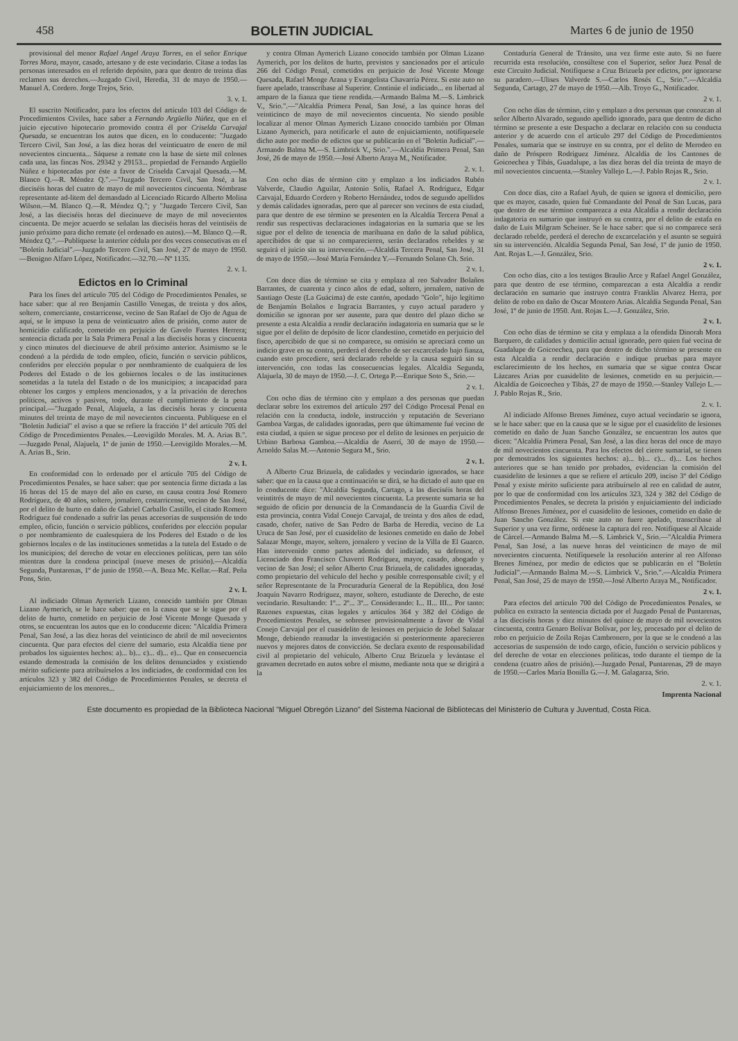458 BOLETIN JUDICIAL Martes 6 de junio de 1950
provisional del menor Rafael Angel Araya Torres, en el señor Enrique Torres Mora, mayor, casado, artesano y de este vecindario. Cítase a todas las personas interesados en el referido depósito, para que dentro de treinta días reclamen sus derechos.—Juzgado Civil, Heredia, 31 de mayo de 1950.—Manuel A. Cordero. Jorge Trejos, Srio.
3. v. 1.
El suscrito Notificador, para los efectos del artículo 103 del Código de Procedimientos Civiles, hace saber a Fernando Argüello Núñez, que en el juicio ejecutivo hipotecario promovido contra él por Criselda Carvajal Quesada, se encuentran los autos que dicen, en lo conducente: "Juzgado Tercero Civil, San José, a las diez horas del veinticuatro de enero de mil novecientos cincuenta... Sáquese a remate con la base de siete mil colones cada una, las fincas Nos. 29342 y 29153... propiedad de Fernando Argüello Núñez e hipotecadas por éste a favor de Criselda Carvajal Quesada.—M. Blanco Q.—R. Méndez Q.".—"Juzgado Tercero Civil, San José, a las dieciséis horas del cuatro de mayo de mil novecientos cincuenta. Nómbrase representante ad-litem del demandado al Licenciado Ricardo Alberto Molina Wilson.—M. Blanco Q.—R. Méndez Q."; y "Juzgado Tercero Civil, San José, a las dieciséis horas del diecinueve de mayo de mil novecientos cincuenta. De mejor acuerdo se señalan las dieciséis horas del veintiséis de junio próximo para dicho remate (el ordenado en autos).—M. Blanco Q.—R. Méndez Q.".—Publíquese la anterior cédula por dos veces consecutivas en el "Boletín Judicial".—Juzgado Tercero Civil, San José, 27 de mayo de 1950.—Benigno Alfaro López, Notificador.—32.70.—Nº 1135.
2. v. 1.
Edictos en lo Criminal
Para los fines del artículo 705 del Código de Procedimientos Penales, se hace saber: que al reo Benjamín Castillo Venegas, de treinta y dos años, soltero, comerciante, costarricense, vecino de San Rafael de Ojo de Agua de aquí, se le impuso la pena de veinticuatro años de prisión, como autor de homicidio calificado, cometido en perjuicio de Gavelo Fuentes Herrera; sentencia dictada por la Sala Primera Penal a las dieciséis horas y cincuenta y cinco minutos del diecinueve de abril próximo anterior. Asimismo se le condenó a la pérdida de todo empleo, oficio, función o servicio públicos, conferidos por elección popular o por nombramiento de cualquiera de los Poderes del Estado o de los gobiernos locales o de las instituciones sometidas a la tutela del Estado o de los municipios; a incapacidad para obtener los cargos y empleos mencionados, y a la privación de derechos políticos, activos y pasivos, todo, durante el cumplimiento de la pena principal.—"Juzgado Penal, Alajuela, a las dieciséis horas y cincuenta minutos del treinta de mayo de mil novecientos cincuenta. Publíquese en el "Boletín Judicial" el aviso a que se refiere la fracción 1ª del artículo 705 del Código de Procedimientos Penales.—Leovigildo Morales. M. A. Arias B.".—Juzgado Penal, Alajuela, 1º de junio de 1950.—Leovigildo Morales.—M. A. Arias B., Srio.
2 v. 1.
En conformidad con lo ordenado por el artículo 705 del Código de Procedimientos Penales, se hace saber: que por sentencia firme dictada a las 16 horas del 15 de mayo del año en curso, en causa contra José Romero Rodríguez, de 40 años, soltero, jornalero, costarricense, vecino de San José, por el delito de hurto en daño de Gabriel Carballo Castillo, el citado Romero Rodríguez fué condenado a sufrir las penas accesorias de suspensión de todo empleo, oficio, función o servicio públicos, conferidos por elección popular o por nombramiento de cualesquiera de los Poderes del Estado o de los gobiernos locales o de las instituciones sometidas a la tutela del Estado o de los municipios; del derecho de votar en elecciones políticas, pero tan sólo mientras dure la condena principal (nueve meses de prisión).—Alcaldía Segunda, Puntarenas, 1º de junio de 1950.—A. Boza Mc. Kellar.—Raf. Peña Pons, Srio.
2 v. 1.
Al indiciado Olman Aymerich Lizano, conocido también por Olman Lizano Aymerich, se le hace saber: que en la causa que se le sigue por el delito de hurto, cometido en perjuicio de José Vicente Monge Quesada y otros, se encuentran los autos que en lo conducente dicen: "Alcaldía Primera Penal, San José, a las diez horas del veinticinco de abril de mil novecientos cincuenta. Que para efectos del cierre del sumario, esta Alcaldía tiene por probados los siguientes hechos: a)... b)... c)... d)... e)... Que en consecuencia estando demostrada la comisión de los delitos denunciados y existiendo mérito suficiente para atribuírselos a los indiciados, de conformidad con los artículos 323 y 382 del Código de Procedimientos Penales, se decreta el enjuiciamiento de los menores...
y contra Olman Aymerich Lizano conocido también por Olman Lizano Aymerich, por los delitos de hurto, previstos y sancionados por el artículo 266 del Código Penal, cometidos en perjuicio de José Vicente Monge Quesada, Rafael Monge Arana y Evangelista Chavarría Pérez. Si este auto no fuere apelado, transcríbase al Superior. Continúe el indiciado... en libertad al amparo de la fianza que tiene rendida.—Armando Balma M.—S. Limbrick V., Srio.".—"Alcaldía Primera Penal, San José, a las quince horas del veinticinco de mayo de mil novecientos cincuenta. No siendo posible localizar al menor Olman Aymerich Lizano conocido también por Olman Lizano Aymerich, para notificarle el auto de enjuiciamiento, notifíquesele dicho auto por medio de edictos que se publicarán en el "Boletín Judicial".—Armando Balma M.—S. Limbrick V., Srio.".—Alcaldía Primera Penal, San José, 26 de mayo de 1950.—José Alberto Araya M., Notificador.
2. v. 1.
Con ocho días de término cito y emplazo a los indiciados Rubén Valverde, Claudio Aguilar, Antonio Solís, Rafael A. Rodríguez, Edgar Carvajal, Eduardo Cordero y Roberto Hernández, todos de segundo apellidos y demás calidades ignoradas, pero que al parecer son vecinos de esta ciudad, para que dentro de ese término se presenten en la Alcaldía Tercera Penal a rendir sus respectivas declaraciones indagatorias en la sumaria que se les sigue por el delito de tenencia de marihuana en daño de la salud pública, apercibidos de que si no comparecieren, serán declarados rebeldes y se seguirá el juicio sin su intervención.—Alcaldía Tercera Penal, San José, 31 de mayo de 1950.—José María Fernández Y.—Fernando Solano Ch. Srio.
2 v. 1.
Con doce días de término se cita y emplaza al reo Salvador Bolaños Barrantes, de cuarenta y cinco años de edad, soltero, jornalero, nativo de Santiago Oeste (La Guácima) de este cantón, apodado "Golo", hijo legítimo de Benjamín Bolaños e Ingracia Barrantes, y cuyo actual paradero y domicilio se ignoran por ser ausente, para que dentro del plazo dicho se presente a esta Alcaldía a rendir declaración indagatoria en sumaria que se le sigue por el delito de depósito de licor clandestino, cometido en perjuicio del fisco, apercibido de que si no comparece, su omisión se apreciará como un indicio grave en su contra, perderá el derecho de ser excarcelado bajo fianza, cuando esto procediere, será declarado rebelde y la causa seguirá sin su intervención, con todas las consecuencias legales. Alcaldía Segunda, Alajuela, 30 de mayo de 1950.—J. C. Ortega P.—Enrique Soto S., Srio.—
2 v. 1.
Con ocho días de término cito y emplazo a dos personas que puedan declarar sobre los extremos del artículo 297 del Código Procesal Penal en relación con la conducta, índole, instrucción y reputación de Severiano Gamboa Vargas, de calidades ignoradas, pero que últimamente fué vecino de esta ciudad, a quien se sigue proceso por el delito de lesiones en perjuicio de Urbino Barbosa Gamboa.—Alcaldía de Aserrí, 30 de mayo de 1950.—Arnoldo Salas M.—Antonio Segura M., Srio.
2 v. 1.
A Alberto Cruz Brizuela, de calidades y vecindario ignorados, se hace saber: que en la causa que a continuación se dirá, se ha dictado el auto que en lo conducente dice: "Alcaldía Segunda, Cartago, a las dieciséis horas del veintitrés de mayo de mil novecientos cincuenta. La presente sumaria se ha seguido de oficio por denuncia de la Comandancia de la Guardia Civil de esta provincia, contra Vidal Conejo Carvajal, de treinta y dos años de edad, casado, chofer, nativo de San Pedro de Barba de Heredia, vecino de La Uruca de San José, por el cuasidelito de lesiones cometido en daño de Jobel Salazar Monge, mayor, soltero, jornalero y vecino de la Villa de El Guarco. Han intervenido como partes además del indiciado, su defensor, el Licenciado don Francisco Chaverri Rodríguez, mayor, casado, abogado y vecino de San José; el señor Alberto Cruz Brizuela, de calidades ignoradas, como propietario del vehículo del hecho y posible corresponsable civil; y el señor Representante de la Procuraduría General de la República, don José Joaquín Navarro Rodríguez, mayor, soltero, estudiante de Derecho, de este vecindario. Resultando: 1º... 2º... 3º... Considerando: I... II... III... Por tanto: Razones expuestas, citas legales y artículos 364 y 382 del Código de Procedimientos Penales, se sobresee provisionalmente a favor de Vidal Conejo Carvajal por el cuasidelito de lesiones en perjuicio de Jobel Salazar Monge, debiendo reanudar la investigación si posteriormente aparecieren nuevos y mejores datos de convicción. Se declara exento de responsabilidad civil al propietario del vehículo, Alberto Cruz Brizuela y levántase el gravamen decretado en autos sobre el mismo, mediante nota que se dirigirá a la
Contaduría General de Tránsito, una vez firme este auto. Si no fuere recurrida esta resolución, consúltese con el Superior, señor Juez Penal de este Circuito Judicial. Notifíquese a Cruz Brizuela por edictos, por ignorarse su paradero.—Ulises Valverde S.—Carlos Rosés C., Srio.".—Alcaldía Segunda, Cartago, 27 de mayo de 1950.—Alb. Troyo G., Notificador.
2 v. 1.
Con ocho días de término, cito y emplazo a dos personas que conozcan al señor Alberto Alvarado, segundo apellido ignorado, para que dentro de dicho término se presente a este Despacho a declarar en relación con su conducta anterior y de acuerdo con el artículo 297 del Código de Procedimientos Penales, sumaria que se instruye en su contra, por el delito de Merodeo en daño de Próspero Rodríguez Jiménez. Alcaldía de los Cantones de Goicoechea y Tibás, Guadalupe, a las diez horas del día treinta de mayo de mil novecientos cincuenta.—Stanley Vallejo L.—J. Pablo Rojas R., Srio.
2 v. 1.
Con doce días, cito a Rafael Ayub, de quien se ignora el domicilio, pero que es mayor, casado, quien fué Comandante del Penal de San Lucas, para que dentro de ese término comparezca a esta Alcaldía a rendir declaración indagatoria en sumario que instruyó en su contra, por el delito de estafa en daño de Luis Milgram Scheiner. Se le hace saber: que si no comparece será declarado rebelde, perderá el derecho de excarcelación y el asunto se seguirá sin su intervención. Alcaldía Segunda Penal, San José, 1º de junio de 1950. Ant. Rojas L.—J. González, Srio.
2 v. 1.
Con ocho días, cito a los testigos Braulio Arce y Rafael Angel González, para que dentro de ese término, comparezcan a esta Alcaldía a rendir declaración en sumario que instruyo contra Franklin Alvarez Herra, por delito de robo en daño de Oscar Montero Arias. Alcaldía Segunda Penal, San José, 1º de junio de 1950. Ant. Rojas L.—J. González, Srio.
2 v. 1.
Con ocho días de término se cita y emplaza a la ofendida Dinorah Mora Barquero, de calidades y domicilio actual ignorado, pero quien fué vecina de Guadalupe de Goicoechea, para que dentro de dicho término se presente en esta Alcaldía a rendir declaración e indique pruebas para mayor esclarecimiento de los hechos, en sumaria que se sigue contra Oscar Lázcares Arias por cuasidelito de lesiones, cometido en su perjuicio.—Alcaldía de Goicoechea y Tibás, 27 de mayo de 1950.—Stanley Vallejo L.—J. Pablo Rojas R., Srio.
2. v. 1.
Al indiciado Alfonso Brenes Jiménez, cuyo actual vecindario se ignora, se le hace saber: que en la causa que se le sigue por el cuasidelito de lesiones cometido en daño de Juan Sancho González, se encuentran los autos que dicen: "Alcaldía Primera Penal, San José, a las diez horas del once de mayo de mil novecientos cincuenta. Para los efectos del cierre sumarial, se tienen por demostrados los siguientes hechos: a)... b)... c)... d)... Los hechos anteriores que se han tenido por probados, evidencian la comisión del cuasidelito de lesiones a que se refiere el artículo 209, inciso 3º del Código Penal y existe mérito suficiente para atribuírselo al reo en calidad de autor, por lo que de conformidad con los artículos 323, 324 y 382 del Código de Procedimientos Penales, se decreta la prisión y enjuiciamiento del indiciado Alfonso Brenes Jiménez, por el cuasidelito de lesiones, cometido en daño de Juan Sancho González. Si este auto no fuere apelado, transcríbase al Superior y una vez firme, ordénese la captura del reo. Notifíquese al Alcaide de Cárcel.—Armando Balma M.—S. Limbrick V., Srio.—"Alcaldía Primera Penal, San José, a las nueve horas del veinticinco de mayo de mil novecientos cincuenta. Notifíquesele la resolución anterior al reo Alfonso Brenes Jiménez, por medio de edictos que se publicarán en el "Boletín Judicial".—Armando Balma M.—S. Limbrick V., Srio.".—Alcaldía Primera Penal, San José, 25 de mayo de 1950.—José Alberto Araya M., Notificador.
2 v. 1.
Para efectos del artículo 700 del Código de Procedimientos Penales, se publica en extracto la sentencia dictada por el Juzgado Penal de Puntarenas, a las dieciséis horas y diez minutos del quince de mayo de mil novecientos cincuenta, contra Genaro Bolívar Bolívar, por ley, procesado por el delito de robo en perjuicio de Zoila Rojas Cambronero, por la que se le condenó a las accesorias de suspensión de todo cargo, oficio, función o servicio públicos y del derecho de votar en elecciones políticas, todo durante el tiempo de la condena (cuatro años de prisión).—Juzgado Penal, Puntarenas, 29 de mayo de 1950.—Carlos María Bonilla G.—J. M. Galagarza, Srio.
2. v. 1.
Imprenta Nacional
Este documento es propiedad de la Biblioteca Nacional "Miguel Obregón Lizano" del Sistema Nacional de Bibliotecas del Ministerio de Cultura y Juventud, Costa Rica.